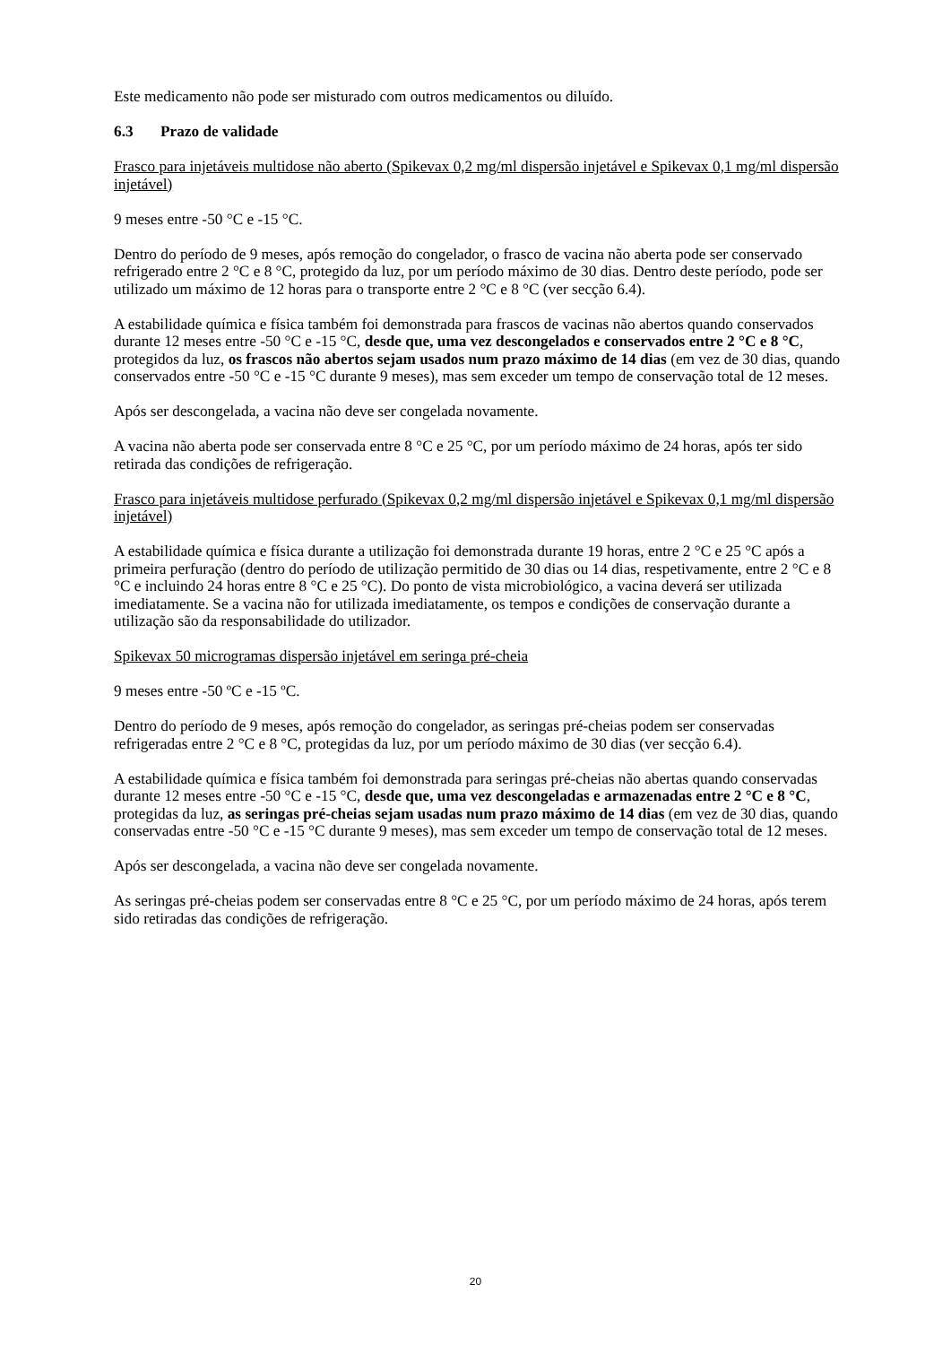Este medicamento não pode ser misturado com outros medicamentos ou diluído.
6.3 Prazo de validade
Frasco para injetáveis multidose não aberto (Spikevax 0,2 mg/ml dispersão injetável e Spikevax 0,1 mg/ml dispersão injetável)
9 meses entre -50 °C e -15 °C.
Dentro do período de 9 meses, após remoção do congelador, o frasco de vacina não aberta pode ser conservado refrigerado entre 2 °C e 8 °C, protegido da luz, por um período máximo de 30 dias. Dentro deste período, pode ser utilizado um máximo de 12 horas para o transporte entre 2 °C e 8 °C (ver secção 6.4).
A estabilidade química e física também foi demonstrada para frascos de vacinas não abertos quando conservados durante 12 meses entre -50 °C e -15 °C, desde que, uma vez descongelados e conservados entre 2 °C e 8 °C, protegidos da luz, os frascos não abertos sejam usados num prazo máximo de 14 dias (em vez de 30 dias, quando conservados entre -50 °C e -15 °C durante 9 meses), mas sem exceder um tempo de conservação total de 12 meses.
Após ser descongelada, a vacina não deve ser congelada novamente.
A vacina não aberta pode ser conservada entre 8 °C e 25 °C, por um período máximo de 24 horas, após ter sido retirada das condições de refrigeração.
Frasco para injetáveis multidose perfurado (Spikevax 0,2 mg/ml dispersão injetável e Spikevax 0,1 mg/ml dispersão injetável)
A estabilidade química e física durante a utilização foi demonstrada durante 19 horas, entre 2 °C e 25 °C após a primeira perfuração (dentro do período de utilização permitido de 30 dias ou 14 dias, respetivamente, entre 2 °C e 8 °C e incluindo 24 horas entre 8 °C e 25 °C). Do ponto de vista microbiológico, a vacina deverá ser utilizada imediatamente. Se a vacina não for utilizada imediatamente, os tempos e condições de conservação durante a utilização são da responsabilidade do utilizador.
Spikevax 50 microgramas dispersão injetável em seringa pré-cheia
9 meses entre -50 ºC e -15 ºC.
Dentro do período de 9 meses, após remoção do congelador, as seringas pré-cheias podem ser conservadas refrigeradas entre 2 °C e 8 °C, protegidas da luz, por um período máximo de 30 dias (ver secção 6.4).
A estabilidade química e física também foi demonstrada para seringas pré-cheias não abertas quando conservadas durante 12 meses entre -50 °C e -15 °C, desde que, uma vez descongeladas e armazenadas entre 2 °C e 8 °C, protegidas da luz, as seringas pré-cheias sejam usadas num prazo máximo de 14 dias (em vez de 30 dias, quando conservadas entre -50 °C e -15 °C durante 9 meses), mas sem exceder um tempo de conservação total de 12 meses.
Após ser descongelada, a vacina não deve ser congelada novamente.
As seringas pré-cheias podem ser conservadas entre 8 °C e 25 °C, por um período máximo de 24 horas, após terem sido retiradas das condições de refrigeração.
20